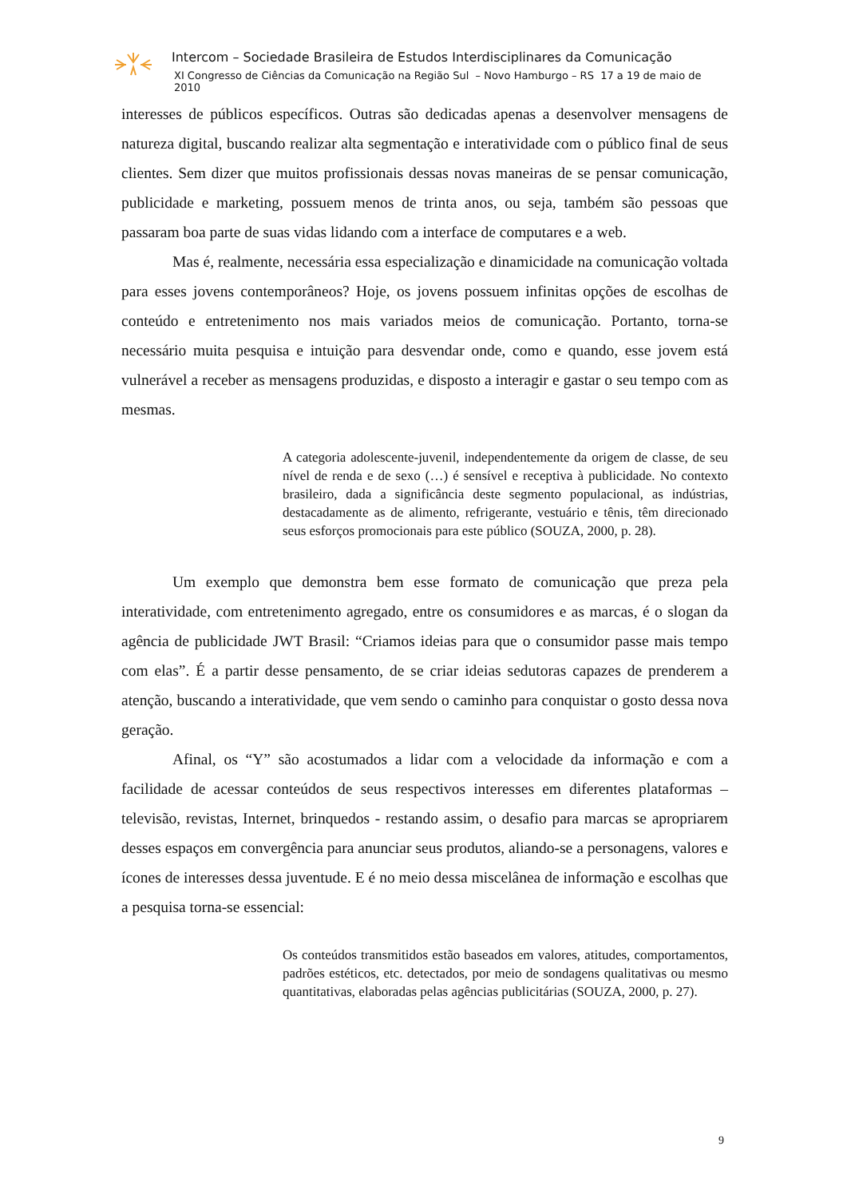Intercom – Sociedade Brasileira de Estudos Interdisciplinares da Comunicação
XI Congresso de Ciências da Comunicação na Região Sul – Novo Hamburgo – RS 17 a 19 de maio de 2010
interesses de públicos específicos. Outras são dedicadas apenas a desenvolver mensagens de natureza digital, buscando realizar alta segmentação e interatividade com o público final de seus clientes. Sem dizer que muitos profissionais dessas novas maneiras de se pensar comunicação, publicidade e marketing, possuem menos de trinta anos, ou seja, também são pessoas que passaram boa parte de suas vidas lidando com a interface de computares e a web.
Mas é, realmente, necessária essa especialização e dinamicidade na comunicação voltada para esses jovens contemporâneos? Hoje, os jovens possuem infinitas opções de escolhas de conteúdo e entretenimento nos mais variados meios de comunicação. Portanto, torna-se necessário muita pesquisa e intuição para desvendar onde, como e quando, esse jovem está vulnerável a receber as mensagens produzidas, e disposto a interagir e gastar o seu tempo com as mesmas.
A categoria adolescente-juvenil, independentemente da origem de classe, de seu nível de renda e de sexo (…) é sensível e receptiva à publicidade. No contexto brasileiro, dada a significância deste segmento populacional, as indústrias, destacadamente as de alimento, refrigerante, vestuário e tênis, têm direcionado seus esforços promocionais para este público (SOUZA, 2000, p. 28).
Um exemplo que demonstra bem esse formato de comunicação que preza pela interatividade, com entretenimento agregado, entre os consumidores e as marcas, é o slogan da agência de publicidade JWT Brasil: “Criamos ideias para que o consumidor passe mais tempo com elas”. É a partir desse pensamento, de se criar ideias sedutoras capazes de prenderem a atenção, buscando a interatividade, que vem sendo o caminho para conquistar o gosto dessa nova geração.
Afinal, os “Y” são acostumados a lidar com a velocidade da informação e com a facilidade de acessar conteúdos de seus respectivos interesses em diferentes plataformas – televisão, revistas, Internet, brinquedos - restando assim, o desafio para marcas se apropriarem desses espaços em convergência para anunciar seus produtos, aliando-se a personagens, valores e ícones de interesses dessa juventude. E é no meio dessa miscelânea de informação e escolhas que a pesquisa torna-se essencial:
Os conteúdos transmitidos estão baseados em valores, atitudes, comportamentos, padrões estéticos, etc. detectados, por meio de sondagens qualitativas ou mesmo quantitativas, elaboradas pelas agências publicitárias (SOUZA, 2000, p. 27).
9